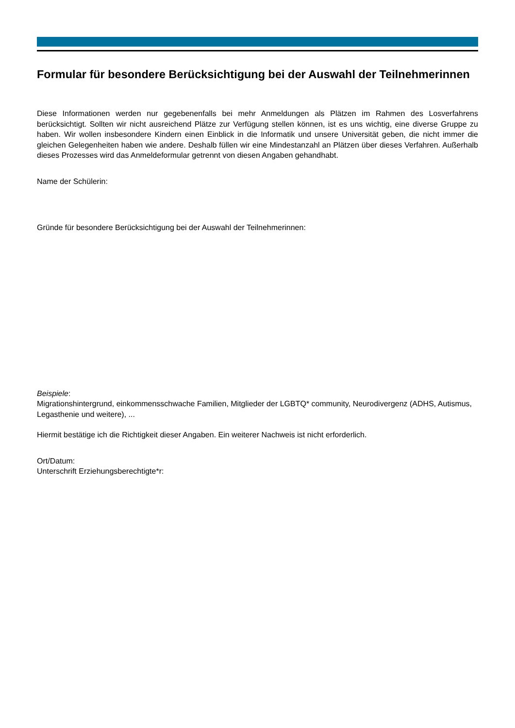Formular für besondere Berücksichtigung bei der Auswahl der Teilnehmerinnen
Diese Informationen werden nur gegebenenfalls bei mehr Anmeldungen als Plätzen im Rahmen des Losverfahrens berücksichtigt. Sollten wir nicht ausreichend Plätze zur Verfügung stellen können, ist es uns wichtig, eine diverse Gruppe zu haben. Wir wollen insbesondere Kindern einen Einblick in die Informatik und unsere Universität geben, die nicht immer die gleichen Gelegenheiten haben wie andere. Deshalb füllen wir eine Mindestanzahl an Plätzen über dieses Verfahren. Außerhalb dieses Prozesses wird das Anmeldeformular getrennt von diesen Angaben gehandhabt.
Name der Schülerin:
Gründe für besondere Berücksichtigung bei der Auswahl der Teilnehmerinnen:
Beispiele:
Migrationshintergrund, einkommensschwache Familien, Mitglieder der LGBTQ* community, Neurodivergenz (ADHS, Autismus, Legasthenie und weitere), ...
Hiermit bestätige ich die Richtigkeit dieser Angaben. Ein weiterer Nachweis ist nicht erforderlich.
Ort/Datum:
Unterschrift Erziehungsberechtigte*r: